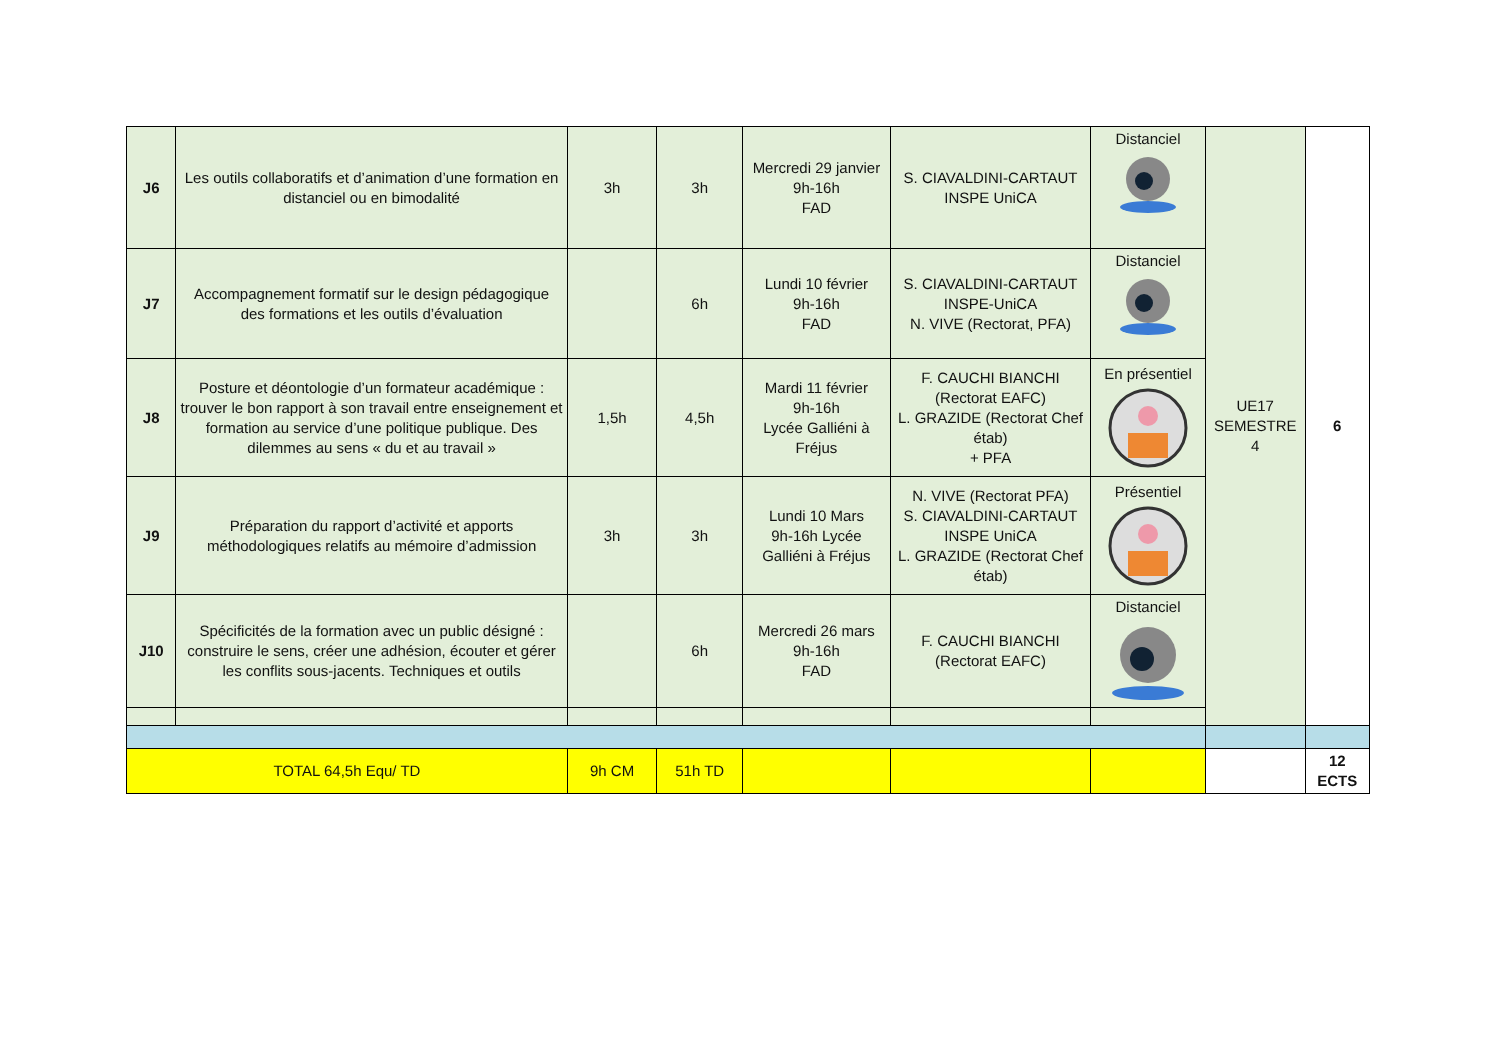| J6 | Les outils collaboratifs et d’animation d’une formation en distanciel ou en bimodalité | 3h | 3h | Mercredi 29 janvier 9h-16h FAD | S. CIAVALDINI-CARTAUT INSPE UniCA | Distanciel | UE17 SEMESTRE 4 | 6 |
| J7 | Accompagnement formatif sur le design pédagogique des formations et les outils d’évaluation | | 6h | Lundi 10 février 9h-16h FAD | S. CIAVALDINI-CARTAUT INSPE-UniCA N. VIVE (Rectorat, PFA) | Distanciel | | |
| J8 | Posture et déontologie d’un formateur académique : trouver le bon rapport à son travail entre enseignement et formation au service d’une politique publique. Des dilemmes au sens « du et au travail » | 1,5h | 4,5h | Mardi 11 février 9h-16h Lycée Galliéni à Fréjus | F. CAUCHI BIANCHI (Rectorat EAFC) L. GRAZIDE (Rectorat Chef étab) + PFA | En présentiel | | |
| J9 | Préparation du rapport d’activité et apports méthodologiques relatifs au mémoire d’admission | 3h | 3h | Lundi 10 Mars 9h-16h Lycée Galliéni à Fréjus | N. VIVE (Rectorat PFA) S. CIAVALDINI-CARTAUT INSPE UniCA L. GRAZIDE (Rectorat Chef étab) | Présentiel | | |
| J10 | Spécificités de la formation avec un public désigné : construire le sens, créer une adhésion, écouter et gérer les conflits sous-jacents. Techniques et outils | | 6h | Mercredi 26 mars 9h-16h FAD | F. CAUCHI BIANCHI (Rectorat EAFC) | Distanciel | | |
| TOTAL 64,5h Equ/ TD | | 9h CM | 51h TD | | | | | 12 ECTS |